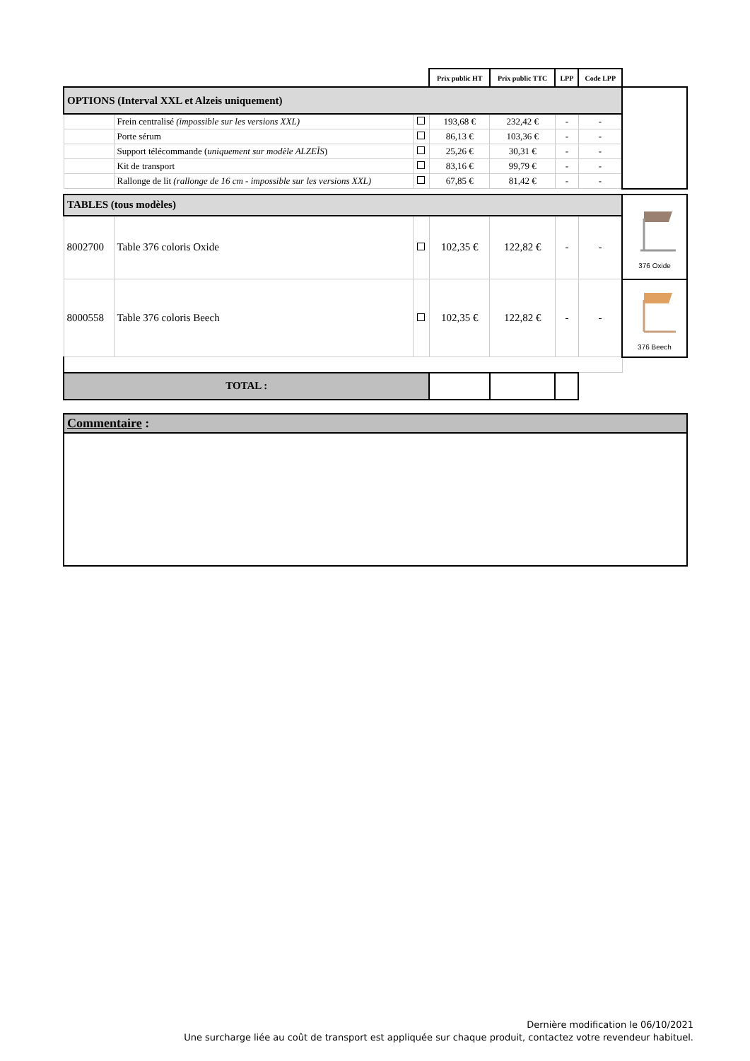| | | | Prix public HT | Prix public TTC | LPP | Code LPP | |
| OPTIONS (Interval XXL et Alzeis uniquement) | | | | | | | |
| | Frein centralisé (impossible sur les versions XXL) | | 193,68 € | 232,42 € | - | - | |
| | Porte sérum | | 86,13 € | 103,36 € | - | - | |
| | Support télécommande ( uniquement sur modèle ALZEÏS ) | | 25,26 € | 30,31 € | - | - | |
| | Kit de transport | | 83,16 € | 99,79 € | - | - | |
| | Rallonge de lit (rallonge de 16 cm - impossible sur les versions XXL) | | 67,85 € | 81,42 € | - | - | |
| TABLES (tous modèles) | | | | | | | 376 Oxide |
| 8002700 | Table 376 coloris Oxide | | 102,35 € | 122,82 € | - | - | |
| 8000558 | Table 376 coloris Beech | | 102,35 € | 122,82 € | - | - | 376 Beech |
| TOTAL : | | | | | | | |
| Commentaire : | | | | | | | |
Dernière modification le 06/10/2021
Une surcharge liée au coût de transport est appliquée sur chaque produit, contactez votre revendeur habituel.